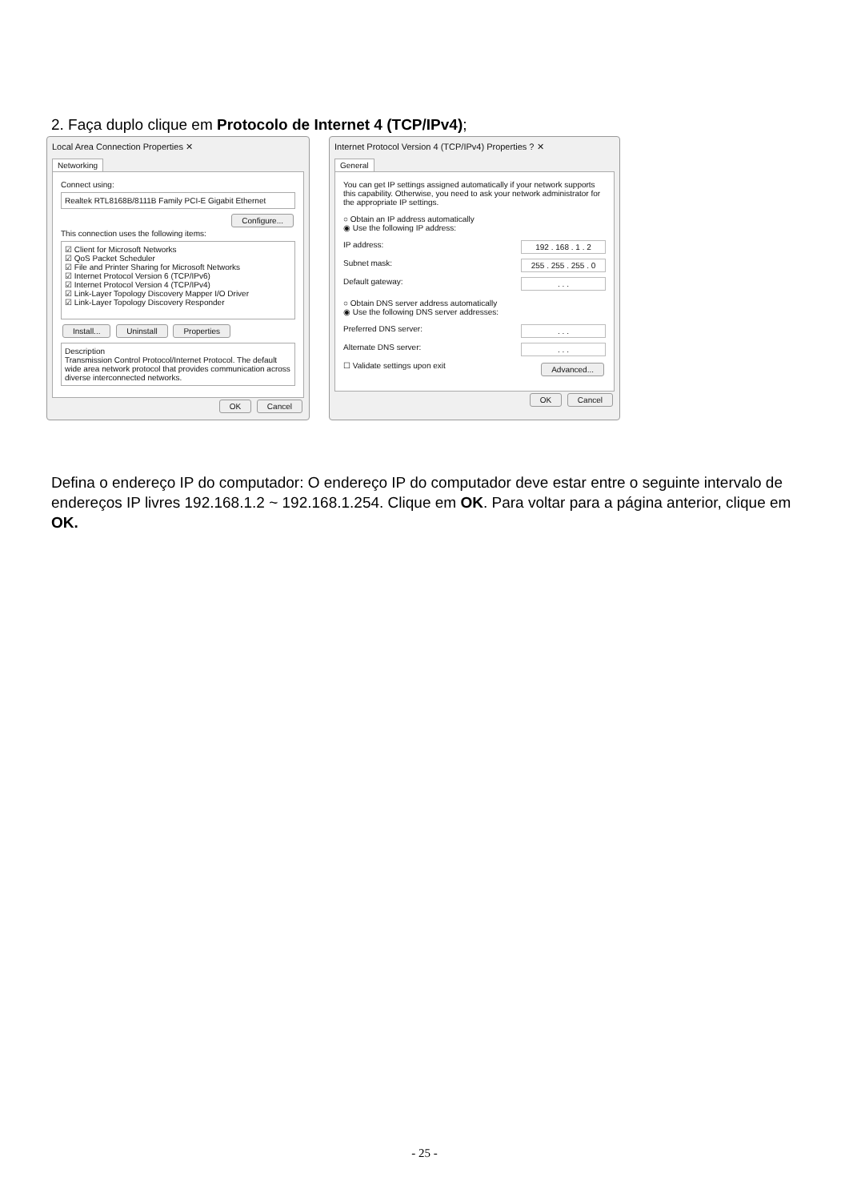2. Faça duplo clique em Protocolo de Internet 4 (TCP/IPv4);
Local Area Connection Properties ✕
Networking
Connect using:
Realtek RTL8168B/8111B Family PCI-E Gigabit Ethernet
Configure...
This connection uses the following items:
☑ Client for Microsoft Networks
☑ QoS Packet Scheduler
☑ File and Printer Sharing for Microsoft Networks
☑ Internet Protocol Version 6 (TCP/IPv6)
☑ Internet Protocol Version 4 (TCP/IPv4)
☑ Link-Layer Topology Discovery Mapper I/O Driver
☑ Link-Layer Topology Discovery Responder
Install... Uninstall Properties
Description
Transmission Control Protocol/Internet Protocol. The default wide area network protocol that provides communication across diverse interconnected networks.
OK Cancel
Internet Protocol Version 4 (TCP/IPv4) Properties ? ✕
General
You can get IP settings assigned automatically if your network supports this capability. Otherwise, you need to ask your network administrator for the appropriate IP settings.
○ Obtain an IP address automatically
◉ Use the following IP address:
IP address: 192 . 168 . 1 . 2
Subnet mask: 255 . 255 . 255 . 0
Default gateway:. . .
○ Obtain DNS server address automatically
◉ Use the following DNS server addresses:
Preferred DNS server:. . .
Alternate DNS server:. . .
☐ Validate settings upon exit Advanced...
OK Cancel
Defina o endereço IP do computador: O endereço IP do computador deve estar entre o seguinte intervalo de endereços IP livres 192.168.1.2 ~ 192.168.1.254. Clique em OK. Para voltar para a página anterior, clique em OK.
- 25 -